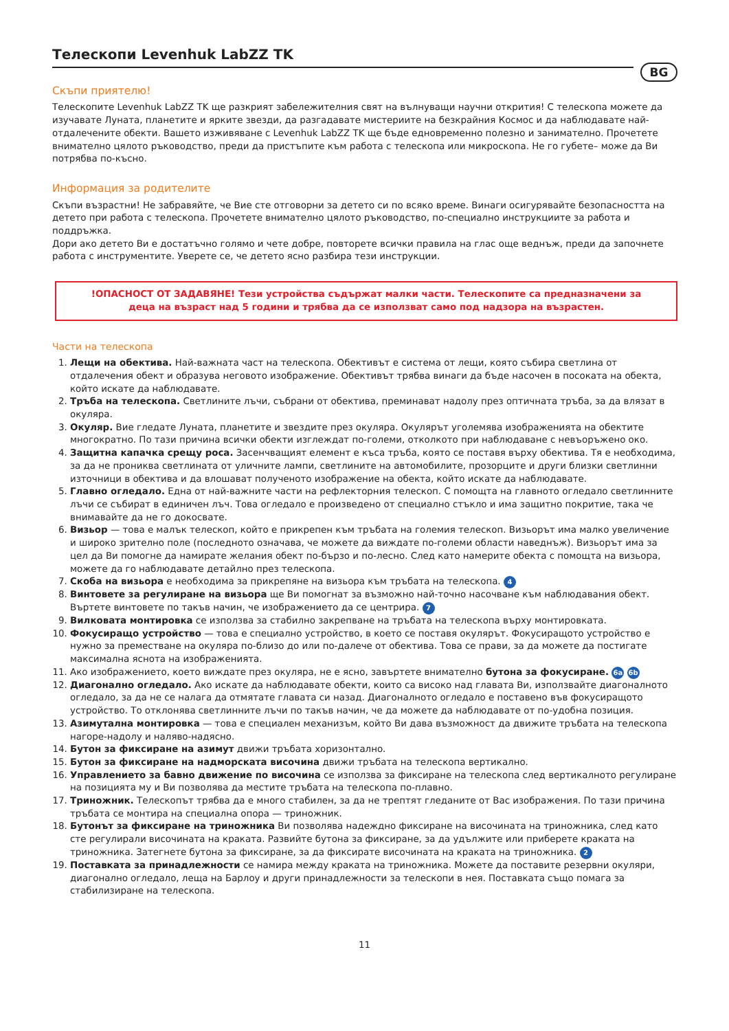BG
Телескопи Levenhuk LabZZ TK
Скъпи приятелю!
Телескопите Levenhuk LabZZ TK ще разкрият забележителния свят на вълнуващи научни открития! С телескопа можете да изучавате Луната, планетите и ярките звезди, да разгадавате мистериите на безкрайния Космос и да наблюдавате най-отдалечените обекти. Вашето изживяване с Levenhuk LabZZ TK ще бъде едновременно полезно и занимателно. Прочетете внимателно цялото ръководство, преди да пристъпите към работа с телескопа или микроскопа. Не го губете– може да Ви потрябва по-късно.
Информация за родителите
Скъпи възрастни! Не забравяйте, че Вие сте отговорни за детето си по всяко време. Винаги осигурявайте безопасността на детето при работа с телескопа. Прочетете внимателно цялото ръководство, по-специално инструкциите за работа и поддръжка.
Дори ако детето Ви е достатъчно голямо и чете добре, повторете всички правила на глас още веднъж, преди да започнете работа с инструментите. Уверете се, че детето ясно разбира тези инструкции.
!ОПАСНОСТ ОТ ЗАДАВЯНЕ! Тези устройства съдържат малки части. Телескопите са предназначени за деца на възраст над 5 години и трябва да се използват само под надзора на възрастен.
Части на телескопа
1. Лещи на обектива. Най-важната част на телескопа. Обективът е система от лещи, която събира светлина от отдалечения обект и образува неговото изображение. Обективът трябва винаги да бъде насочен в посоката на обекта, който искате да наблюдавате.
2. Тръба на телескопа. Светлините лъчи, събрани от обектива, преминават надолу през оптичната тръба, за да влязат в окуляра.
3. Окуляр. Вие гледате Луната, планетите и звездите през окуляра. Окулярът уголемява изображенията на обектите многократно. По тази причина всички обекти изглеждат по-големи, отколкото при наблюдаване с невъоръжено око.
4. Защитна капачка срещу роса. Засенчващият елемент е къса тръба, която се поставя върху обектива. Тя е необходима, за да не прониква светлината от уличните лампи, светлините на автомобилите, прозорците и други близки светлинни източници в обектива и да влошават полученото изображение на обекта, който искате да наблюдавате.
5. Главно огледало. Една от най-важните части на рефлекторния телескоп. С помощта на главното огледало светлинните лъчи се събират в единичен лъч. Това огледало е произведено от специално стъкло и има защитно покритие, така че внимавайте да не го докосвате.
6. Визьор — това е малък телескоп, който е прикрепен към тръбата на големия телескоп. Визьорът има малко увеличение и широко зрително поле (последното означава, че можете да виждате по-големи области наведнъж). Визьорът има за цел да Ви помогне да намирате желания обект по-бързо и по-лесно. След като намерите обекта с помощта на визьора, можете да го наблюдавате детайлно през телескопа.
7. Скоба на визьора е необходима за прикрепяне на визьора към тръбата на телескопа. 4
8. Винтовете за регулиране на визьора ще Ви помогнат за възможно най-точно насочване към наблюдавания обект. Въртете винтовете по такъв начин, че изображението да се центрира. 7
9. Вилковата монтировка се използва за стабилно закрепване на тръбата на телескопа върху монтировката.
10. Фокусиращо устройство — това е специално устройство, в което се поставя окулярът. Фокусиращото устройство е нужно за преместване на окуляра по-близо до или по-далече от обектива. Това се прави, за да можете да постигате максимална яснота на изображенията.
11. Ако изображението, което виждате през окуляра, не е ясно, завъртете внимателно бутона за фокусиране. 6a 6b
12. Диагонално огледало. Ако искате да наблюдавате обекти, които са високо над главата Ви, използвайте диагоналното огледало, за да не се налага да отмятате главата си назад. Диагоналното огледало е поставено във фокусиращото устройство. То отклонява светлинните лъчи по такъв начин, че да можете да наблюдавате от по-удобна позиция.
13. Азимутална монтировка — това е специален механизъм, който Ви дава възможност да движите тръбата на телескопа нагоре-надолу и наляво-надясно.
14. Бутон за фиксиране на азимут движи тръбата хоризонтално.
15. Бутон за фиксиране на надморската височина движи тръбата на телескопа вертикално.
16. Управлението за бавно движение по височина се използва за фиксиране на телескопа след вертикалното регулиране на позицията му и Ви позволява да местите тръбата на телескопа по-плавно.
17. Триножник. Телескопът трябва да е много стабилен, за да не трептят гледаните от Вас изображения. По тази причина тръбата се монтира на специална опора — триножник.
18. Бутонът за фиксиране на триножника Ви позволява надеждно фиксиране на височината на триножника, след като сте регулирали височината на краката. Развийте бутона за фиксиране, за да удължите или приберете краката на триножника. Затегнете бутона за фиксиране, за да фиксирате височината на краката на триножника. 2
19. Поставката за принадлежности се намира между краката на триножника. Можете да поставите резервни окуляри, диагонално огледало, леща на Барлоу и други принадлежности за телескопи в нея. Поставката също помага за стабилизиране на телескопа.
11